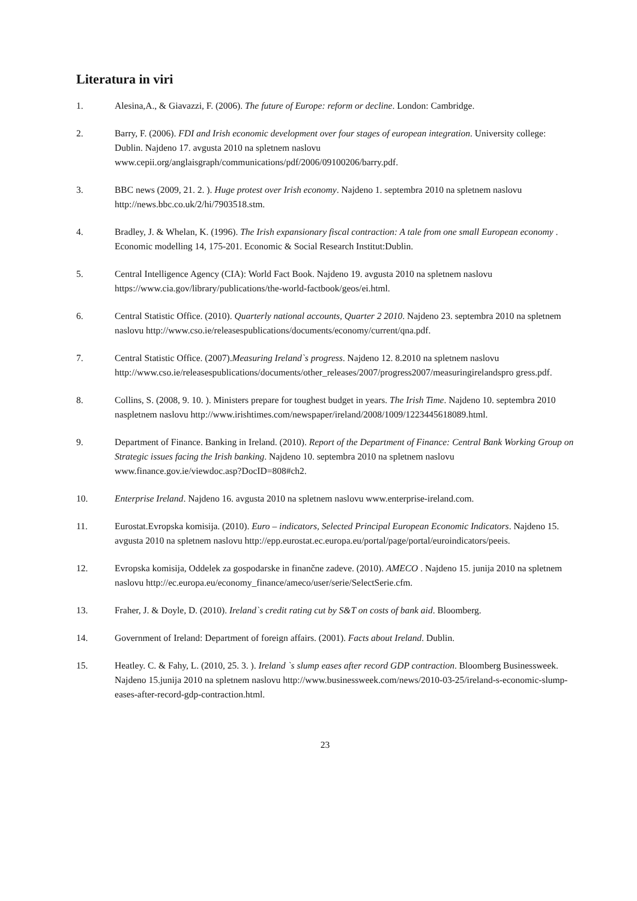Literatura in viri
1. Alesina,A., & Giavazzi, F. (2006). The future of Europe: reform or decline. London: Cambridge.
2. Barry, F. (2006). FDI and Irish economic development over four stages of european integration. University college: Dublin. Najdeno 17. avgusta 2010 na spletnem naslovu www.cepii.org/anglaisgraph/communications/pdf/2006/09100206/barry.pdf.
3. BBC news (2009, 21. 2. ). Huge protest over Irish economy. Najdeno 1. septembra 2010 na spletnem naslovu http://news.bbc.co.uk/2/hi/7903518.stm.
4. Bradley, J. & Whelan, K. (1996). The Irish expansionary fiscal contraction: A tale from one small European economy . Economic modelling 14, 175-201. Economic & Social Research Institut:Dublin.
5. Central Intelligence Agency (CIA): World Fact Book. Najdeno 19. avgusta 2010 na spletnem naslovu https://www.cia.gov/library/publications/the-world-factbook/geos/ei.html.
6. Central Statistic Office. (2010). Quarterly national accounts, Quarter 2 2010. Najdeno 23. septembra 2010 na spletnem naslovu http://www.cso.ie/releasespublications/documents/economy/current/qna.pdf.
7. Central Statistic Office. (2007).Measuring Ireland`s progress. Najdeno 12. 8.2010 na spletnem naslovu http://www.cso.ie/releasespublications/documents/other_releases/2007/progress2007/measuringirelandspro gress.pdf.
8. Collins, S. (2008, 9. 10. ). Ministers prepare for toughest budget in years. The Irish Time. Najdeno 10. septembra 2010 naspletnem naslovu http://www.irishtimes.com/newspaper/ireland/2008/1009/1223445618089.html.
9. Department of Finance. Banking in Ireland. (2010). Report of the Department of Finance: Central Bank Working Group on Strategic issues facing the Irish banking. Najdeno 10. septembra 2010 na spletnem naslovu www.finance.gov.ie/viewdoc.asp?DocID=808#ch2.
10. Enterprise Ireland. Najdeno 16. avgusta 2010 na spletnem naslovu www.enterprise-ireland.com.
11. Eurostat.Evropska komisija. (2010). Euro – indicators, Selected Principal European Economic Indicators. Najdeno 15. avgusta 2010 na spletnem naslovu http://epp.eurostat.ec.europa.eu/portal/page/portal/euroindicators/peeis.
12. Evropska komisija, Oddelek za gospodarske in finančne zadeve. (2010). AMECO . Najdeno 15. junija 2010 na spletnem naslovu http://ec.europa.eu/economy_finance/ameco/user/serie/SelectSerie.cfm.
13. Fraher, J. & Doyle, D. (2010). Ireland`s credit rating cut by S&T on costs of bank aid. Bloomberg.
14. Government of Ireland: Department of foreign affairs. (2001). Facts about Ireland. Dublin.
15. Heatley. C. & Fahy, L. (2010, 25. 3. ). Ireland `s slump eases after record GDP contraction. Bloomberg Businessweek. Najdeno 15.junija 2010 na spletnem naslovu http://www.businessweek.com/news/2010-03-25/ireland-s-economic-slump-eases-after-record-gdp-contraction.html.
23